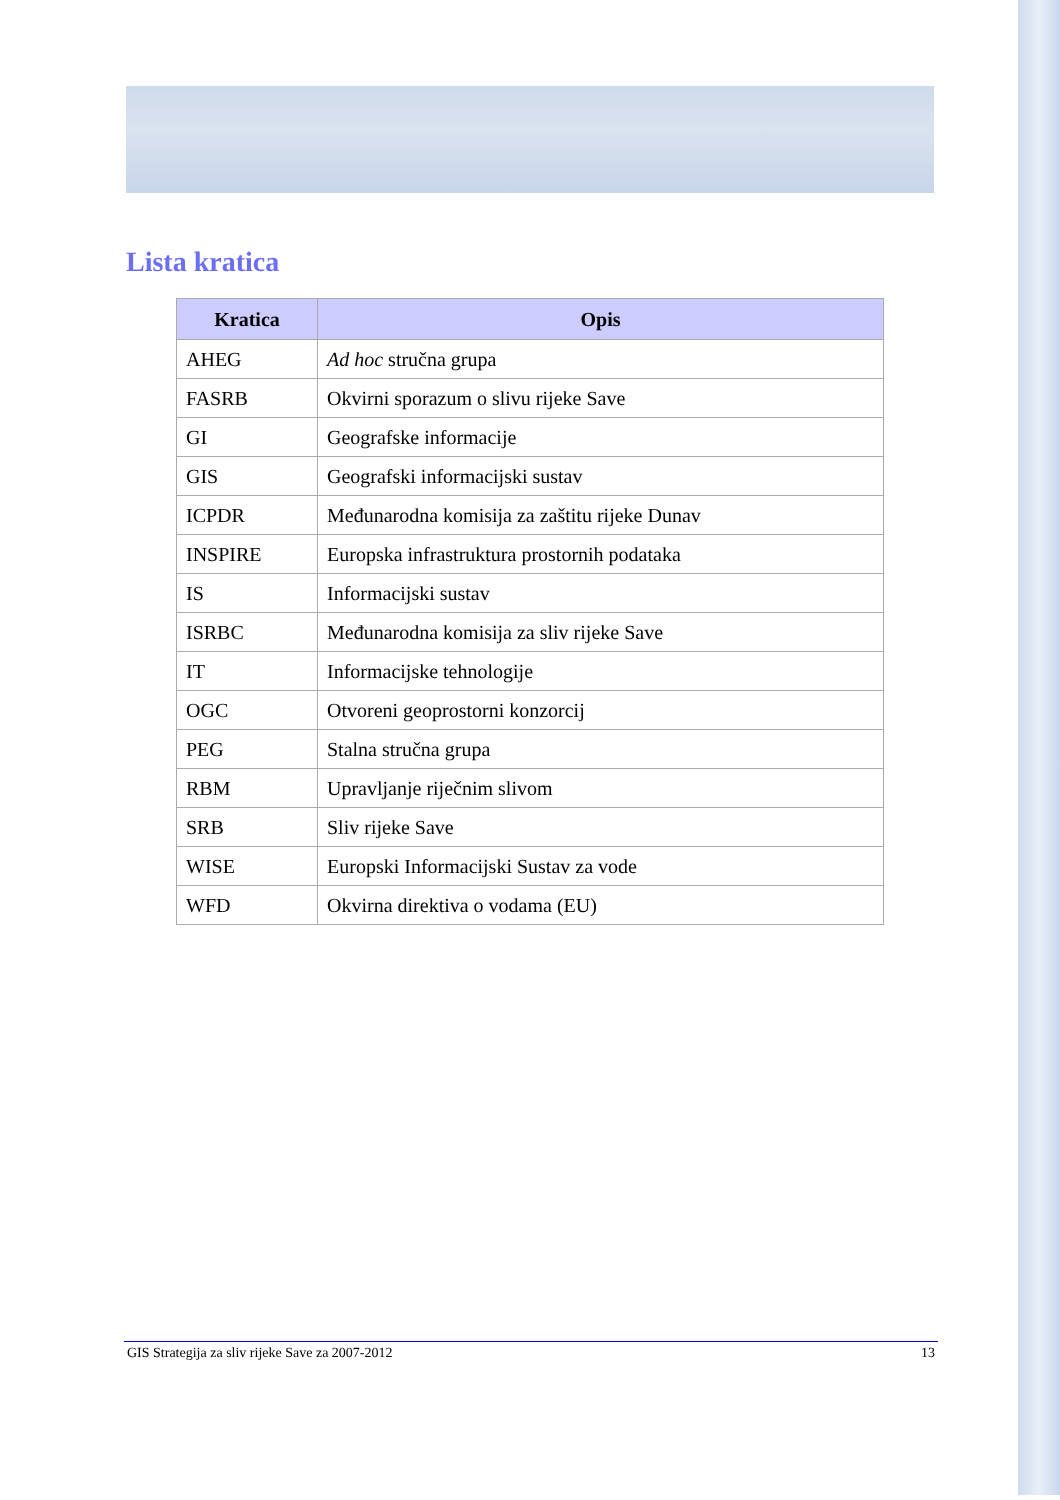Lista kratica
| Kratica | Opis |
| --- | --- |
| AHEG | Ad hoc stručna grupa |
| FASRB | Okvirni sporazum o slivu rijeke Save |
| GI | Geografske informacije |
| GIS | Geografski informacijski sustav |
| ICPDR | Međunarodna komisija za zaštitu rijeke Dunav |
| INSPIRE | Europska infrastruktura prostornih podataka |
| IS | Informacijski sustav |
| ISRBC | Međunarodna komisija za sliv rijeke Save |
| IT | Informacijske tehnologije |
| OGC | Otvoreni geoprostorni konzorcij |
| PEG | Stalna stručna grupa |
| RBM | Upravljanje riječnim slivom |
| SRB | Sliv rijeke Save |
| WISE | Europski Informacijski Sustav za vode |
| WFD | Okvirna direktiva o vodama (EU) |
GIS Strategija za sliv rijeke Save za 2007-2012 13